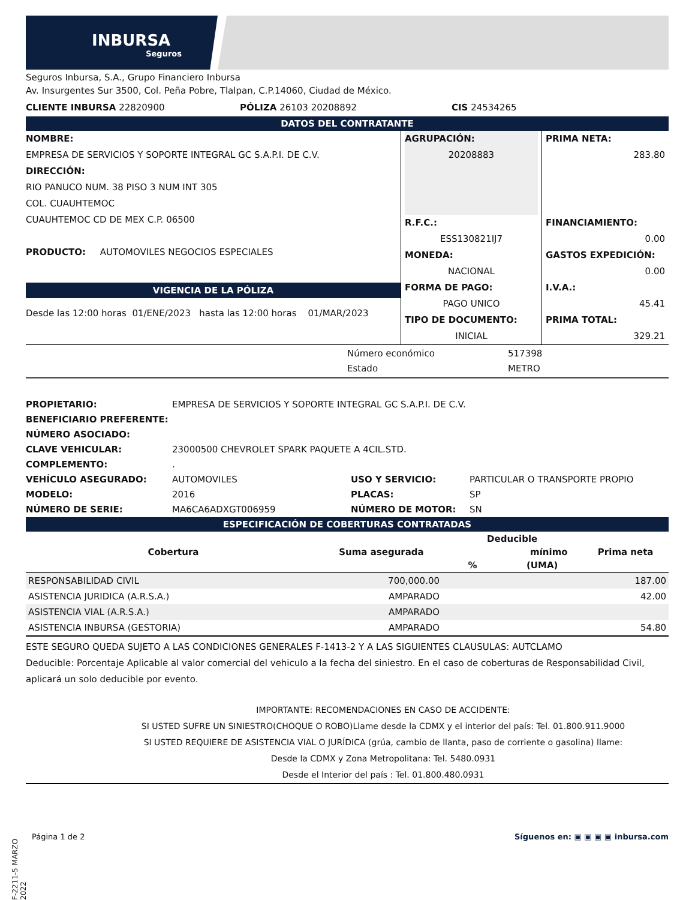INBURSA
Seguros
Seguros Inbursa, S.A., Grupo Financiero Inbursa
Av. Insurgentes Sur 3500, Col. Peña Pobre, Tlalpan, C.P.14060, Ciudad de México.
CLIENTE INBURSA 22820900 PÓLIZA 26103 20208892 CIS 24534265
DATOS DEL CONTRATANTE
NOMBRE:
EMPRESA DE SERVICIOS Y SOPORTE INTEGRAL GC S.A.P.I. DE C.V.
DIRECCIÓN:
RIO PANUCO NUM. 38 PISO 3 NUM INT 305
COL. CUAUHTEMOC
CUAUHTEMOC CD DE MEX C.P. 06500
PRODUCTO: AUTOMOVILES NEGOCIOS ESPECIALES
VIGENCIA DE LA PÓLIZA
Desde las 12:00 horas 01/ENE/2023 hasta las 12:00 horas 01/MAR/2023
AGRUPACIÓN:
20208883
R.F.C.:
ESS130821IJ7
MONEDA:
NACIONAL
FORMA DE PAGO:
PAGO UNICO
TIPO DE DOCUMENTO:
INICIAL
PRIMA NETA:
283.80
FINANCIAMIENTO:
0.00
GASTOS EXPEDICIÓN:
0.00
I.V.A.:
45.41
PRIMA TOTAL:
329.21
Número económico 517398
Estado METRO
| PROPIETARIO: | EMPRESA DE SERVICIOS Y SOPORTE INTEGRAL GC S.A.P.I. DE C.V. | | |
| BENEFICIARIO PREFERENTE: | | | |
| NÚMERO ASOCIADO: | | | |
| CLAVE VEHICULAR: | 23000500 CHEVROLET SPARK PAQUETE A 4CIL.STD. | | |
| COMPLEMENTO: | . | | |
| VEHÍCULO ASEGURADO: | AUTOMOVILES | USO Y SERVICIO: | PARTICULAR O TRANSPORTE PROPIO |
| MODELO: | 2016 | PLACAS: | SP |
| NÚMERO DE SERIE: | MA6CA6ADXGT006959 | NÚMERO DE MOTOR: | SN |
ESPECIFICACIÓN DE COBERTURAS CONTRATADAS
| Cobertura | Suma asegurada | Deducible mínimo % (UMA) | | Prima neta |
| --- | --- | --- | --- | --- |
| RESPONSABILIDAD CIVIL | 700,000.00 | | | 187.00 |
| ASISTENCIA JURIDICA (A.R.S.A.) | AMPARADO | | | 42.00 |
| ASISTENCIA VIAL (A.R.S.A.) | AMPARADO | | | |
| ASISTENCIA INBURSA (GESTORIA) | AMPARADO | | | 54.80 |
ESTE SEGURO QUEDA SUJETO A LAS CONDICIONES GENERALES F-1413-2 Y A LAS SIGUIENTES CLAUSULAS: AUTCLAMO
Deducible: Porcentaje Aplicable al valor comercial del vehiculo a la fecha del siniestro. En el caso de coberturas de Responsabilidad Civil, aplicará un solo deducible por evento.
IMPORTANTE: RECOMENDACIONES EN CASO DE ACCIDENTE:
SI USTED SUFRE UN SINIESTRO(CHOQUE O ROBO)Llame desde la CDMX y el interior del país: Tel. 01.800.911.9000
SI USTED REQUIERE DE ASISTENCIA VIAL O JURÍDICA (grúa, cambio de llanta, paso de corriente o gasolina) llame:
Desde la CDMX y Zona Metropolitana: Tel. 5480.0931
Desde el Interior del país : Tel. 01.800.480.0931
Página 1 de 2 Síguenos en: ▣ ▣ ▣ ▣ inbursa.com
F-2211-5 MARZO 2022